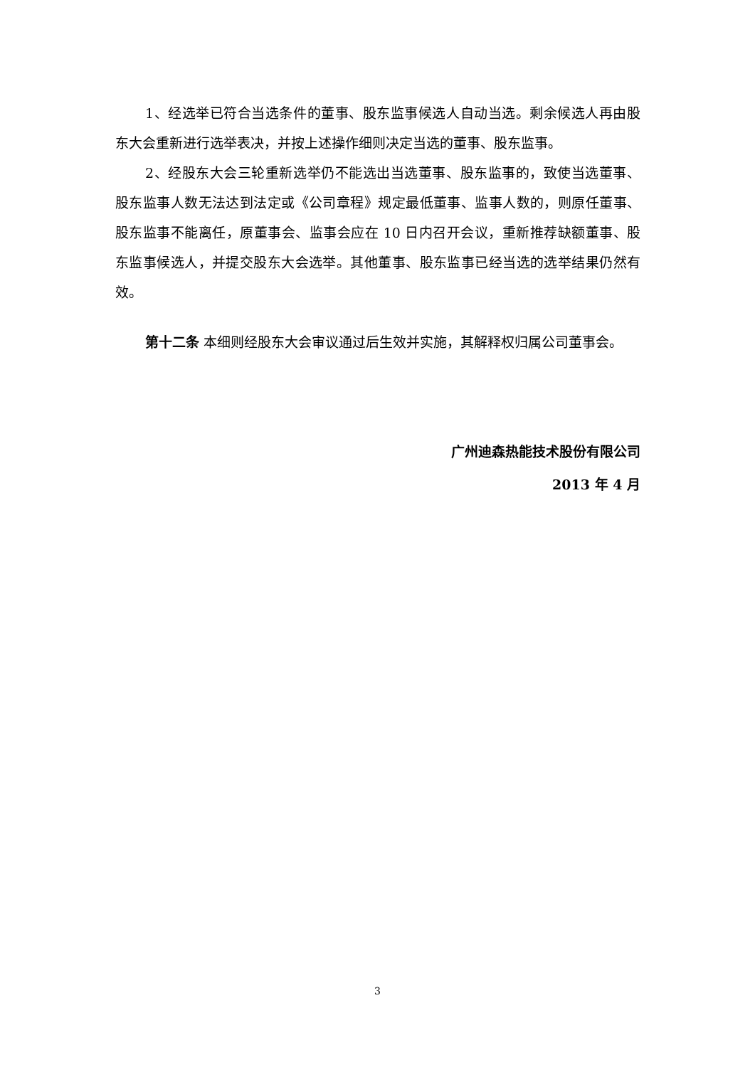1、经选举已符合当选条件的董事、股东监事候选人自动当选。剩余候选人再由股东大会重新进行选举表决，并按上述操作细则决定当选的董事、股东监事。
2、经股东大会三轮重新选举仍不能选出当选董事、股东监事的，致使当选董事、股东监事人数无法达到法定或《公司章程》规定最低董事、监事人数的，则原任董事、股东监事不能离任，原董事会、监事会应在 10 日内召开会议，重新推荐缺额董事、股东监事候选人，并提交股东大会选举。其他董事、股东监事已经当选的选举结果仍然有效。
第十二条 本细则经股东大会审议通过后生效并实施，其解释权归属公司董事会。
广州迪森热能技术股份有限公司
2013 年 4 月
3